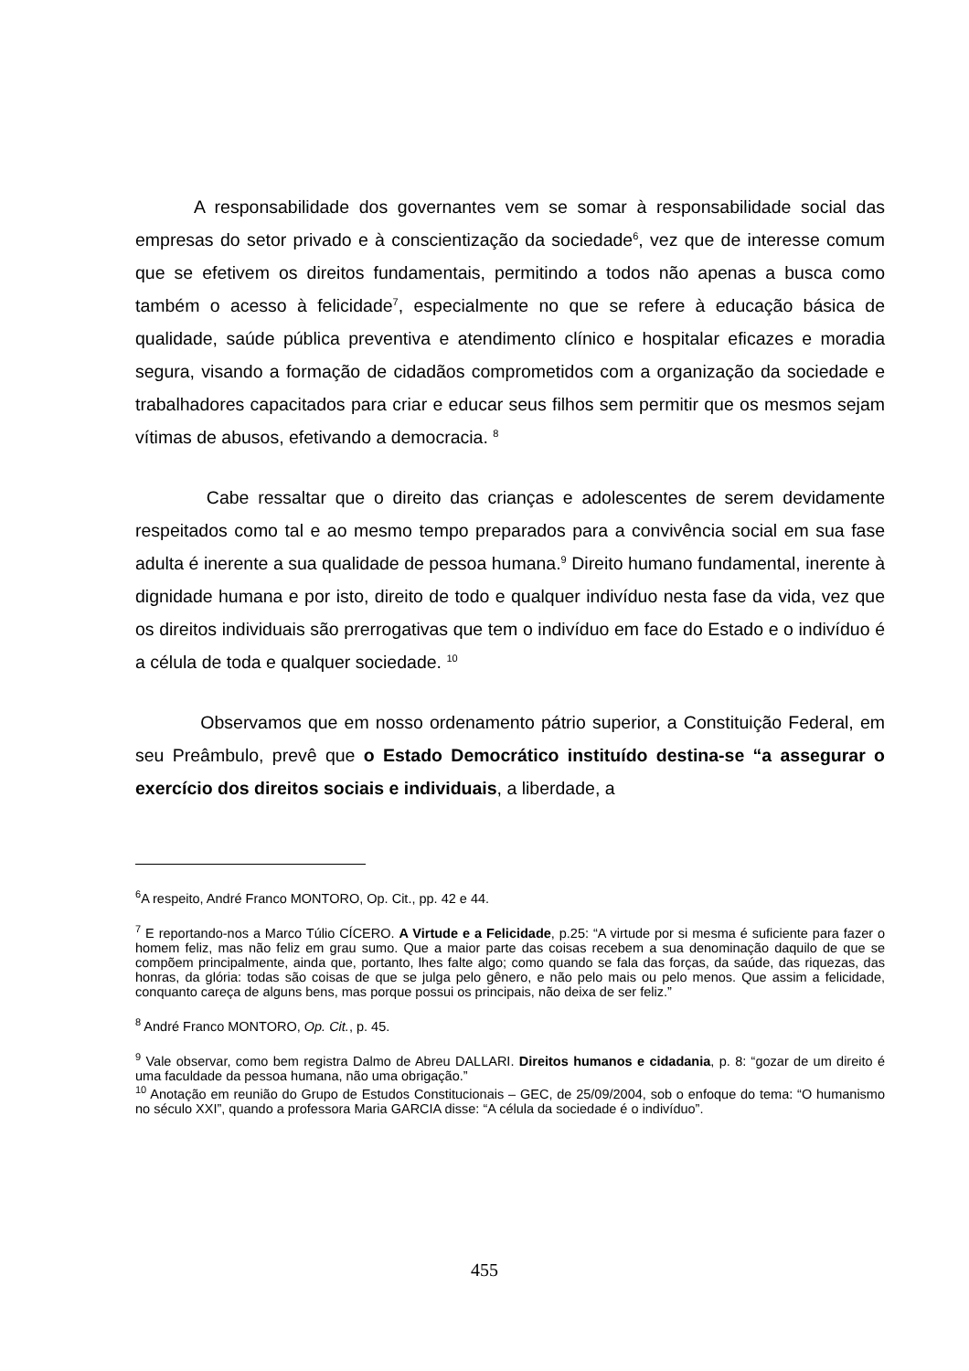A responsabilidade dos governantes vem se somar à responsabilidade social das empresas do setor privado e à conscientização da sociedade<sup>6</sup>, vez que de interesse comum que se efetivem os direitos fundamentais, permitindo a todos não apenas a busca como também o acesso à felicidade<sup>7</sup>, especialmente no que se refere à educação básica de qualidade, saúde pública preventiva e atendimento clínico e hospitalar eficazes e moradia segura, visando a formação de cidadãos comprometidos com a organização da sociedade e trabalhadores capacitados para criar e educar seus filhos sem permitir que os mesmos sejam vítimas de abusos, efetivando a democracia. <sup>8</sup>
Cabe ressaltar que o direito das crianças e adolescentes de serem devidamente respeitados como tal e ao mesmo tempo preparados para a convivência social em sua fase adulta é inerente a sua qualidade de pessoa humana.<sup>9</sup> Direito humano fundamental, inerente à dignidade humana e por isto, direito de todo e qualquer indivíduo nesta fase da vida, vez que os direitos individuais são prerrogativas que tem o indivíduo em face do Estado e o indivíduo é a célula de toda e qualquer sociedade. <sup>10</sup>
Observamos que em nosso ordenamento pátrio superior, a Constituição Federal, em seu Preâmbulo, prevê que o Estado Democrático instituído destina-se “a assegurar o exercício dos direitos sociais e individuais, a liberdade, a
<sup>6</sup> A respeito, André Franco MONTORO, Op. Cit., pp. 42 e 44.
<sup>7</sup> E reportando-nos a Marco Túlio CÍCERO. A Virtude e a Felicidade, p.25: “A virtude por si mesma é suficiente para fazer o homem feliz, mas não feliz em grau sumo. Que a maior parte das coisas recebem a sua denominação daquilo de que se compõem principalmente, ainda que, portanto, lhes falte algo; como quando se fala das forças, da saúde, das riquezas, das honras, da glória: todas são coisas de que se julga pelo gênero, e não pelo mais ou pelo menos. Que assim a felicidade, conquanto careça de alguns bens, mas porque possui os principais, não deixa de ser feliz.”
<sup>8</sup> André Franco MONTORO, Op. Cit., p. 45.
<sup>9</sup> Vale observar, como bem registra Dalmo de Abreu DALLARI. Direitos humanos e cidadania, p. 8: “gozar de um direito é uma faculdade da pessoa humana, não uma obrigação.”
<sup>10</sup> Anotação em reunião do Grupo de Estudos Constitucionais – GEC, de 25/09/2004, sob o enfoque do tema: “O humanismo no século XXI”, quando a professora Maria GARCIA disse: “A célula da sociedade é o indivíduo”.
455